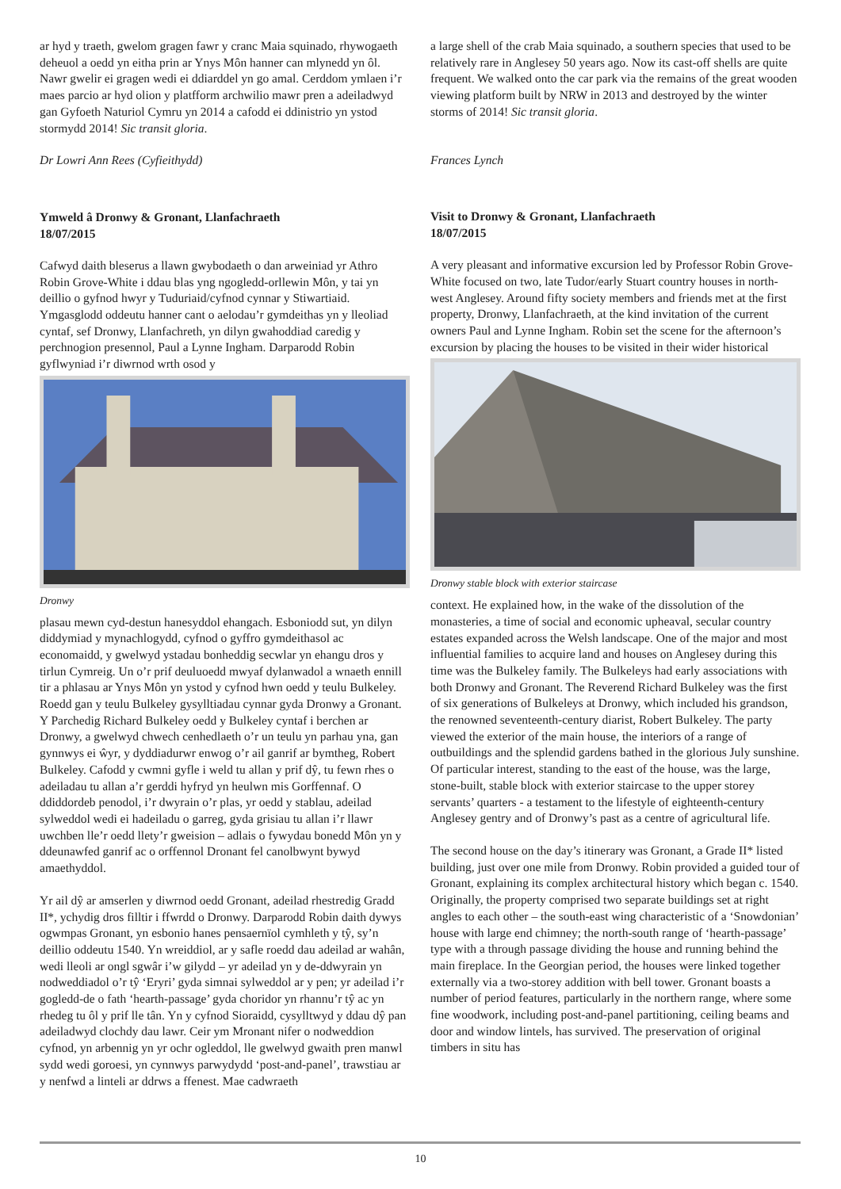ar hyd y traeth, gwelom gragen fawr y cranc Maia squinado, rhywogaeth deheuol a oedd yn eitha prin ar Ynys Môn hanner can mlynedd yn ôl. Nawr gwelir ei gragen wedi ei ddiarddel yn go amal. Cerddom ymlaen i’r maes parcio ar hyd olion y platfform archwilio mawr pren a adeiladwyd gan Gyfoeth Naturiol Cymru yn 2014 a cafodd ei ddinistrio yn ystod stormydd 2014! Sic transit gloria.
Dr Lowri Ann Rees (Cyfieithydd)
Ymweld â Dronwy & Gronant, Llanfachraeth
18/07/2015
Cafwyd daith bleserus a llawn gwybodaeth o dan arweiniad yr Athro Robin Grove-White i ddau blas yng ngogledd-orllewin Môn, y tai yn deillio o gyfnod hwyr y Tuduriaid/cyfnod cynnar y Stiwartiaid. Ymgasglodd oddeutu hanner cant o aelodau’r gymdeithas yn y lleoliad cyntaf, sef Dronwy, Llanfachreth, yn dilyn gwahoddiad caredig y perchnogion presennol, Paul a Lynne Ingham. Darparodd Robin gyflwyniad i’r diwrnod wrth osod y
Dronwy
plasau mewn cyd-destun hanesyddol ehangach. Esboniodd sut, yn dilyn diddymiad y mynachlogydd, cyfnod o gyffro gymdeithasol ac economaidd, y gwelwyd ystadau bonheddig secwlar yn ehangu dros y tirlun Cymreig. Un o’r prif deuluoedd mwyaf dylanwadol a wnaeth ennill tir a phlasau ar Ynys Môn yn ystod y cyfnod hwn oedd y teulu Bulkeley. Roedd gan y teulu Bulkeley gysylltiadau cynnar gyda Dronwy a Gronant. Y Parchedig Richard Bulkeley oedd y Bulkeley cyntaf i berchen ar Dronwy, a gwelwyd chwech cenhedlaeth o’r un teulu yn parhau yna, gan gynnwys ei ŵyr, y dyddiadurwr enwog o’r ail ganrif ar bymtheg, Robert Bulkeley. Cafodd y cwmni gyfle i weld tu allan y prif dŷ, tu fewn rhes o adeiladau tu allan a’r gerddi hyfryd yn heulwn mis Gorffennaf. O ddiddordeb penodol, i’r dwyrain o’r plas, yr oedd y stablau, adeilad sylweddol wedi ei hadeiladu o garreg, gyda grisiau tu allan i’r llawr uwchben lle’r oedd llety’r gweision – adlais o fywydau bonedd Môn yn y ddeunawfed ganrif ac o orffennol Dronant fel canolbwynt bywyd amaethyddol.
Yr ail dŷ ar amserlen y diwrnod oedd Gronant, adeilad rhestredig Gradd II*, ychydig dros filltir i ffwrdd o Dronwy. Darparodd Robin daith dywys ogwmpas Gronant, yn esbonio hanes pensaernïol cymhleth y tŷ, sy’n deillio oddeutu 1540. Yn wreiddiol, ar y safle roedd dau adeilad ar wahân, wedi lleoli ar ongl sgwâr i’w gilydd – yr adeilad yn y de-ddwyrain yn nodweddiadol o’r tŷ ‘Eryri’ gyda simnai sylweddol ar y pen; yr adeilad i’r gogledd-de o fath ‘hearth-passage’ gyda choridor yn rhannu’r tŷ ac yn rhedeg tu ôl y prif lle tân. Yn y cyfnod Sioraidd, cysylltwyd y ddau dŷ pan adeiladwyd clochdy dau lawr. Ceir ym Mronant nifer o nodweddion cyfnod, yn arbennig yn yr ochr ogleddol, lle gwelwyd gwaith pren manwl sydd wedi goroesi, yn cynnwys parwydydd ‘post-and-panel’, trawstiau ar y nenfwd a linteli ar ddrws a ffenest. Mae cadwraeth
a large shell of the crab Maia squinado, a southern species that used to be relatively rare in Anglesey 50 years ago. Now its cast-off shells are quite frequent. We walked onto the car park via the remains of the great wooden viewing platform built by NRW in 2013 and destroyed by the winter storms of 2014! Sic transit gloria.
Frances Lynch
Visit to Dronwy & Gronant, Llanfachraeth
18/07/2015
A very pleasant and informative excursion led by Professor Robin Grove-White focused on two, late Tudor/early Stuart country houses in north-west Anglesey. Around fifty society members and friends met at the first property, Dronwy, Llanfachraeth, at the kind invitation of the current owners Paul and Lynne Ingham. Robin set the scene for the afternoon’s excursion by placing the houses to be visited in their wider historical
Dronwy stable block with exterior staircase
context. He explained how, in the wake of the dissolution of the monasteries, a time of social and economic upheaval, secular country estates expanded across the Welsh landscape. One of the major and most influential families to acquire land and houses on Anglesey during this time was the Bulkeley family. The Bulkeleys had early associations with both Dronwy and Gronant. The Reverend Richard Bulkeley was the first of six generations of Bulkeleys at Dronwy, which included his grandson, the renowned seventeenth-century diarist, Robert Bulkeley. The party viewed the exterior of the main house, the interiors of a range of outbuildings and the splendid gardens bathed in the glorious July sunshine. Of particular interest, standing to the east of the house, was the large, stone-built, stable block with exterior staircase to the upper storey servants’ quarters - a testament to the lifestyle of eighteenth-century Anglesey gentry and of Dronwy’s past as a centre of agricultural life.
The second house on the day’s itinerary was Gronant, a Grade II* listed building, just over one mile from Dronwy. Robin provided a guided tour of Gronant, explaining its complex architectural history which began c. 1540. Originally, the property comprised two separate buildings set at right angles to each other – the south-east wing characteristic of a ‘Snowdonian’ house with large end chimney; the north-south range of ‘hearth-passage’ type with a through passage dividing the house and running behind the main fireplace. In the Georgian period, the houses were linked together externally via a two-storey addition with bell tower. Gronant boasts a number of period features, particularly in the northern range, where some fine woodwork, including post-and-panel partitioning, ceiling beams and door and window lintels, has survived. The preservation of original timbers in situ has
10